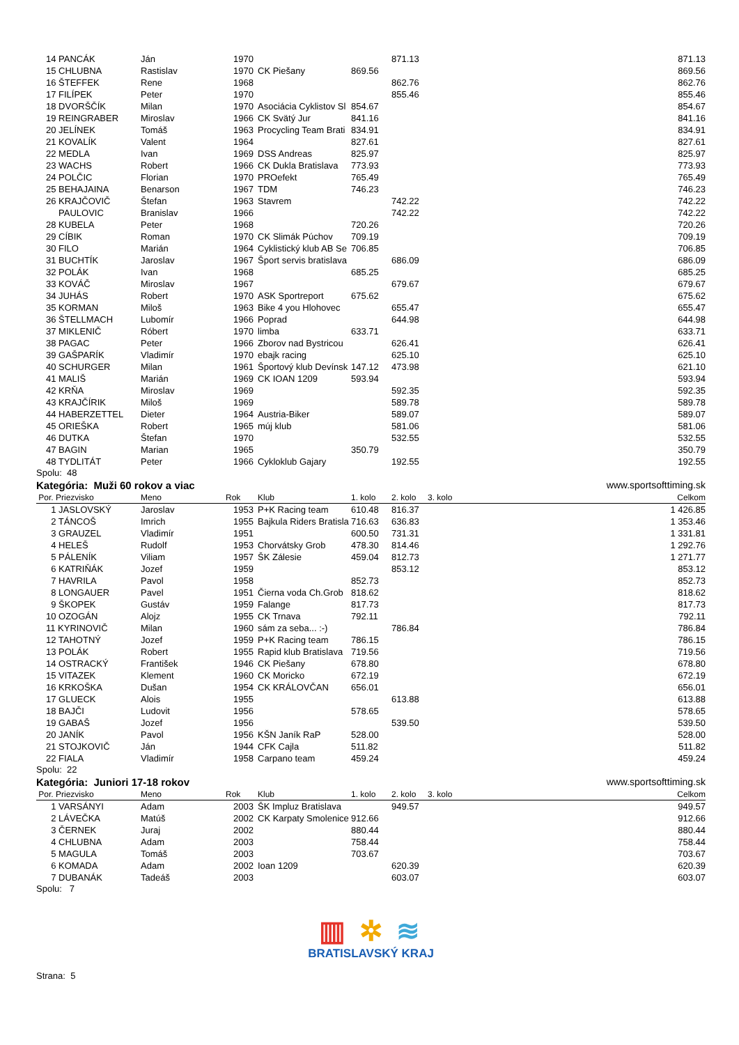| | 14 PANCÁK | Ján | 1970 | | | 871.13 | | 871.13 |
| | 15 CHLUBNA | Rastislav | 1970 | CK Piešany | 869.56 | | | 869.56 |
| | 16 ŠTEFFEK | Rene | 1968 | | | 862.76 | | 862.76 |
| | 17 FILÍPEK | Peter | 1970 | | | 855.46 | | 855.46 |
| | 18 DVORŠČÍK | Milan | 1970 | Asociácia Cyklistov Sl | 854.67 | | | 854.67 |
| | 19 REINGRABER | Miroslav | 1966 | CK Svätý Jur | 841.16 | | | 841.16 |
| | 20 JELÍNEK | Tomáš | 1963 | Procycling Team Brati | 834.91 | | | 834.91 |
| | 21 KOVALÍK | Valent | 1964 | | 827.61 | | | 827.61 |
| | 22 MEDLA | Ivan | 1969 | DSS Andreas | 825.97 | | | 825.97 |
| | 23 WACHS | Robert | 1966 | CK Dukla Bratislava | 773.93 | | | 773.93 |
| | 24 POLČIC | Florian | 1970 | PROefekt | 765.49 | | | 765.49 |
| | 25 BEHAJAINA | Benarson | 1967 | TDM | 746.23 | | | 746.23 |
| | 26 KRAJČOVIČ | Štefan | 1963 | Stavrem | | 742.22 | | 742.22 |
| | PAULOVIC | Branislav | 1966 | | | 742.22 | | 742.22 |
| | 28 KUBELA | Peter | 1968 | | 720.26 | | | 720.26 |
| | 29 CÍBIK | Roman | 1970 | CK Slimák Púchov | 709.19 | | | 709.19 |
| | 30 FILO | Marián | 1964 | Cyklistický klub AB Se | 706.85 | | | 706.85 |
| | 31 BUCHTÍK | Jaroslav | 1967 | Šport servis bratislava | | 686.09 | | 686.09 |
| | 32 POLÁK | Ivan | 1968 | | 685.25 | | | 685.25 |
| | 33 KOVÁČ | Miroslav | 1967 | | | 679.67 | | 679.67 |
| | 34 JUHÁS | Robert | 1970 | ASK Sportreport | 675.62 | | | 675.62 |
| | 35 KORMAN | Miloš | 1963 | Bike 4 you Hlohovec | | 655.47 | | 655.47 |
| | 36 ŠTELLMACH | Lubomír | 1966 | Poprad | | 644.98 | | 644.98 |
| | 37 MIKLENIČ | Róbert | 1970 | limba | 633.71 | | | 633.71 |
| | 38 PAGAC | Peter | 1966 | Zborov nad Bystricou | | 626.41 | | 626.41 |
| | 39 GAŠPARÍK | Vladimír | 1970 | ebajk racing | | 625.10 | | 625.10 |
| | 40 SCHURGER | Milan | 1961 | Športový klub Devínsk | 147.12 | 473.98 | | 621.10 |
| | 41 MALIŠ | Marián | 1969 | CK IOAN 1209 | 593.94 | | | 593.94 |
| | 42 KRŇA | Miroslav | 1969 | | | 592.35 | | 592.35 |
| | 43 KRAJČÍRIK | Miloš | 1969 | | | 589.78 | | 589.78 |
| | 44 HABERZETTEL | Dieter | 1964 | Austria-Biker | | 589.07 | | 589.07 |
| | 45 ORIEŠKA | Robert | 1965 | múj klub | | 581.06 | | 581.06 |
| | 46 DUTKA | Štefan | 1970 | | | 532.55 | | 532.55 |
| | 47 BAGIN | Marian | 1965 | | 350.79 | | | 350.79 |
| | 48 TYDLITÁT | Peter | 1966 | Cykloklub Gajary | | 192.55 | | 192.55 |
Spolu: 48
Kategória: Muži 60 rokov a viac www.sportsofttiming.sk
| Por. Priezvisko | | Meno | Rok | Klub | 1. kolo | 2. kolo | 3. kolo | Celkom |
| --- | --- | --- | --- | --- | --- | --- | --- | --- |
| | 1 JASLOVSKÝ | Jaroslav | 1953 | P+K Racing team | 610.48 | 816.37 | | 1 426.85 |
| | 2 TÁNCOŠ | Imrich | 1955 | Bajkula Riders Bratisla | 716.63 | 636.83 | | 1 353.46 |
| | 3 GRAUZEL | Vladimír | 1951 | | 600.50 | 731.31 | | 1 331.81 |
| | 4 HELEŠ | Rudolf | 1953 | Chorvátsky Grob | 478.30 | 814.46 | | 1 292.76 |
| | 5 PÁLENÍK | Viliam | 1957 | ŠK Zálesie | 459.04 | 812.73 | | 1 271.77 |
| | 6 KATRIŇÁK | Jozef | 1959 | | | 853.12 | | 853.12 |
| | 7 HAVRILA | Pavol | 1958 | | 852.73 | | | 852.73 |
| | 8 LONGAUER | Pavel | 1951 | Čierna voda Ch.Grob | 818.62 | | | 818.62 |
| | 9 ŠKOPEK | Gustáv | 1959 | Falange | 817.73 | | | 817.73 |
| | 10 OZOGÁN | Alojz | 1955 | CK Trnava | 792.11 | | | 792.11 |
| | 11 KYRINOVIČ | Milan | 1960 | sám za seba... :-) | | 786.84 | | 786.84 |
| | 12 TAHOTNÝ | Jozef | 1959 | P+K Racing team | 786.15 | | | 786.15 |
| | 13 POLÁK | Robert | 1955 | Rapid klub Bratislava | 719.56 | | | 719.56 |
| | 14 OSTRACKÝ | František | 1946 | CK Piešany | 678.80 | | | 678.80 |
| | 15 VITAZEK | Klement | 1960 | CK Moricko | 672.19 | | | 672.19 |
| | 16 KRKOŠKA | Dušan | 1954 | CK KRÁLOVČAN | 656.01 | | | 656.01 |
| | 17 GLUECK | Alois | 1955 | | | 613.88 | | 613.88 |
| | 18 BAJČI | Ludovit | 1956 | | 578.65 | | | 578.65 |
| | 19 GABAŠ | Jozef | 1956 | | | 539.50 | | 539.50 |
| | 20 JANÍK | Pavol | 1956 | KŠN Janík RaP | 528.00 | | | 528.00 |
| | 21 STOJKOVIČ | Ján | 1944 | CFK Cajla | 511.82 | | | 511.82 |
| | 22 FIALA | Vladimír | 1958 | Carpano team | 459.24 | | | 459.24 |
Spolu: 22
Kategória: Juniori 17-18 rokov www.sportsofttiming.sk
| Por. Priezvisko | | Meno | Rok | Klub | 1. kolo | 2. kolo | 3. kolo | Celkom |
| --- | --- | --- | --- | --- | --- | --- | --- | --- |
| | 1 VARSÁNYI | Adam | 2003 | ŠK Impluz Bratislava | | 949.57 | | 949.57 |
| | 2 LÁVEČKA | Matúš | 2002 | CK Karpaty Smolenice | 912.66 | | | 912.66 |
| | 3 ČERNEK | Juraj | 2002 | | 880.44 | | | 880.44 |
| | 4 CHLUBNA | Adam | 2003 | | 758.44 | | | 758.44 |
| | 5 MAGULA | Tomáš | 2003 | | 703.67 | | | 703.67 |
| | 6 KOMADA | Adam | 2002 | Ioan 1209 | | 620.39 | | 620.39 |
| | 7 DUBANÁK | Tadeáš | 2003 | | | 603.07 | | 603.07 |
Spolu: 7
▥ ✲ ≋
BRATISLAVSKÝ KRAJ
Strana: 5